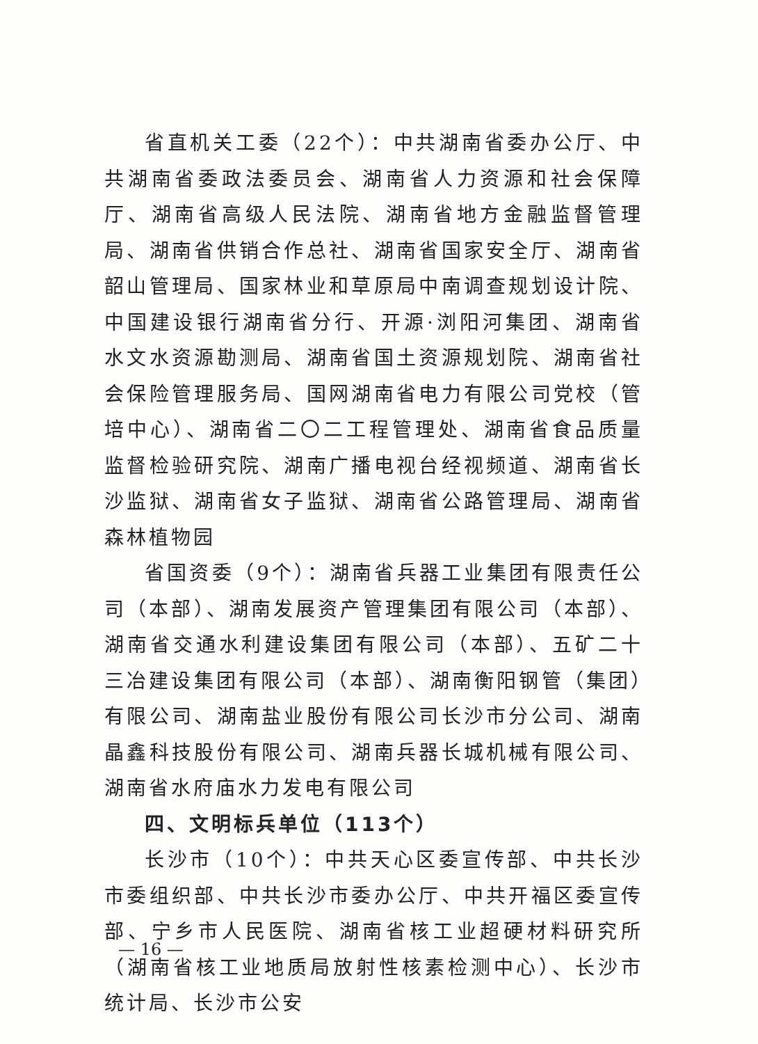省直机关工委（22个）：中共湖南省委办公厅、中共湖南省委政法委员会、湖南省人力资源和社会保障厅、湖南省高级人民法院、湖南省地方金融监督管理局、湖南省供销合作总社、湖南省国家安全厅、湖南省韶山管理局、国家林业和草原局中南调查规划设计院、中国建设银行湖南省分行、开源·浏阳河集团、湖南省水文水资源勘测局、湖南省国土资源规划院、湖南省社会保险管理服务局、国网湖南省电力有限公司党校（管培中心）、湖南省二〇二工程管理处、湖南省食品质量监督检验研究院、湖南广播电视台经视频道、湖南省长沙监狱、湖南省女子监狱、湖南省公路管理局、湖南省森林植物园
省国资委（9个）：湖南省兵器工业集团有限责任公司（本部）、湖南发展资产管理集团有限公司（本部）、湖南省交通水利建设集团有限公司（本部）、五矿二十三冶建设集团有限公司（本部）、湖南衡阳钢管（集团）有限公司、湖南盐业股份有限公司长沙市分公司、湖南晶鑫科技股份有限公司、湖南兵器长城机械有限公司、湖南省水府庙水力发电有限公司
四、文明标兵单位（113个）
长沙市（10个）：中共天心区委宣传部、中共长沙市委组织部、中共长沙市委办公厅、中共开福区委宣传部、宁乡市人民医院、湖南省核工业超硬材料研究所（湖南省核工业地质局放射性核素检测中心）、长沙市统计局、长沙市公安
— 16 —